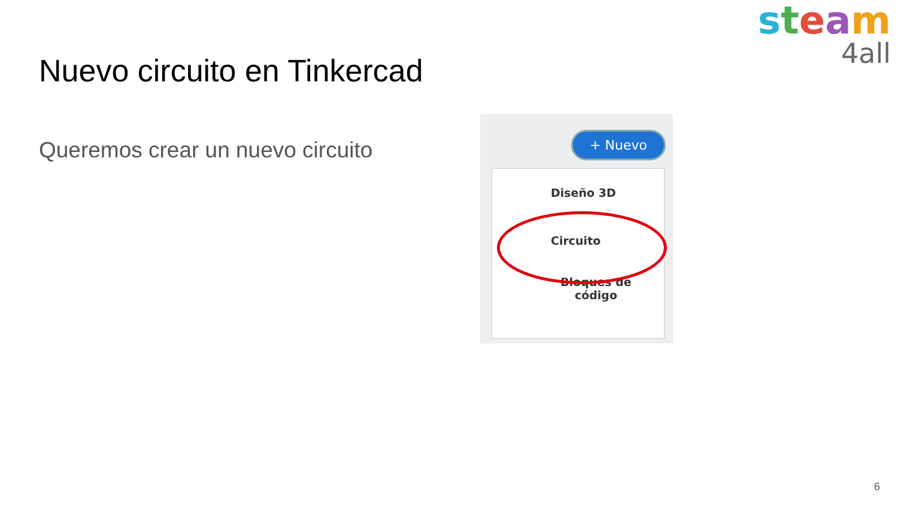steam
4all
Nuevo circuito en Tinkercad
Queremos crear un nuevo circuito
+ Nuevo
Diseño 3D
Circuito
Bloques de
código
6